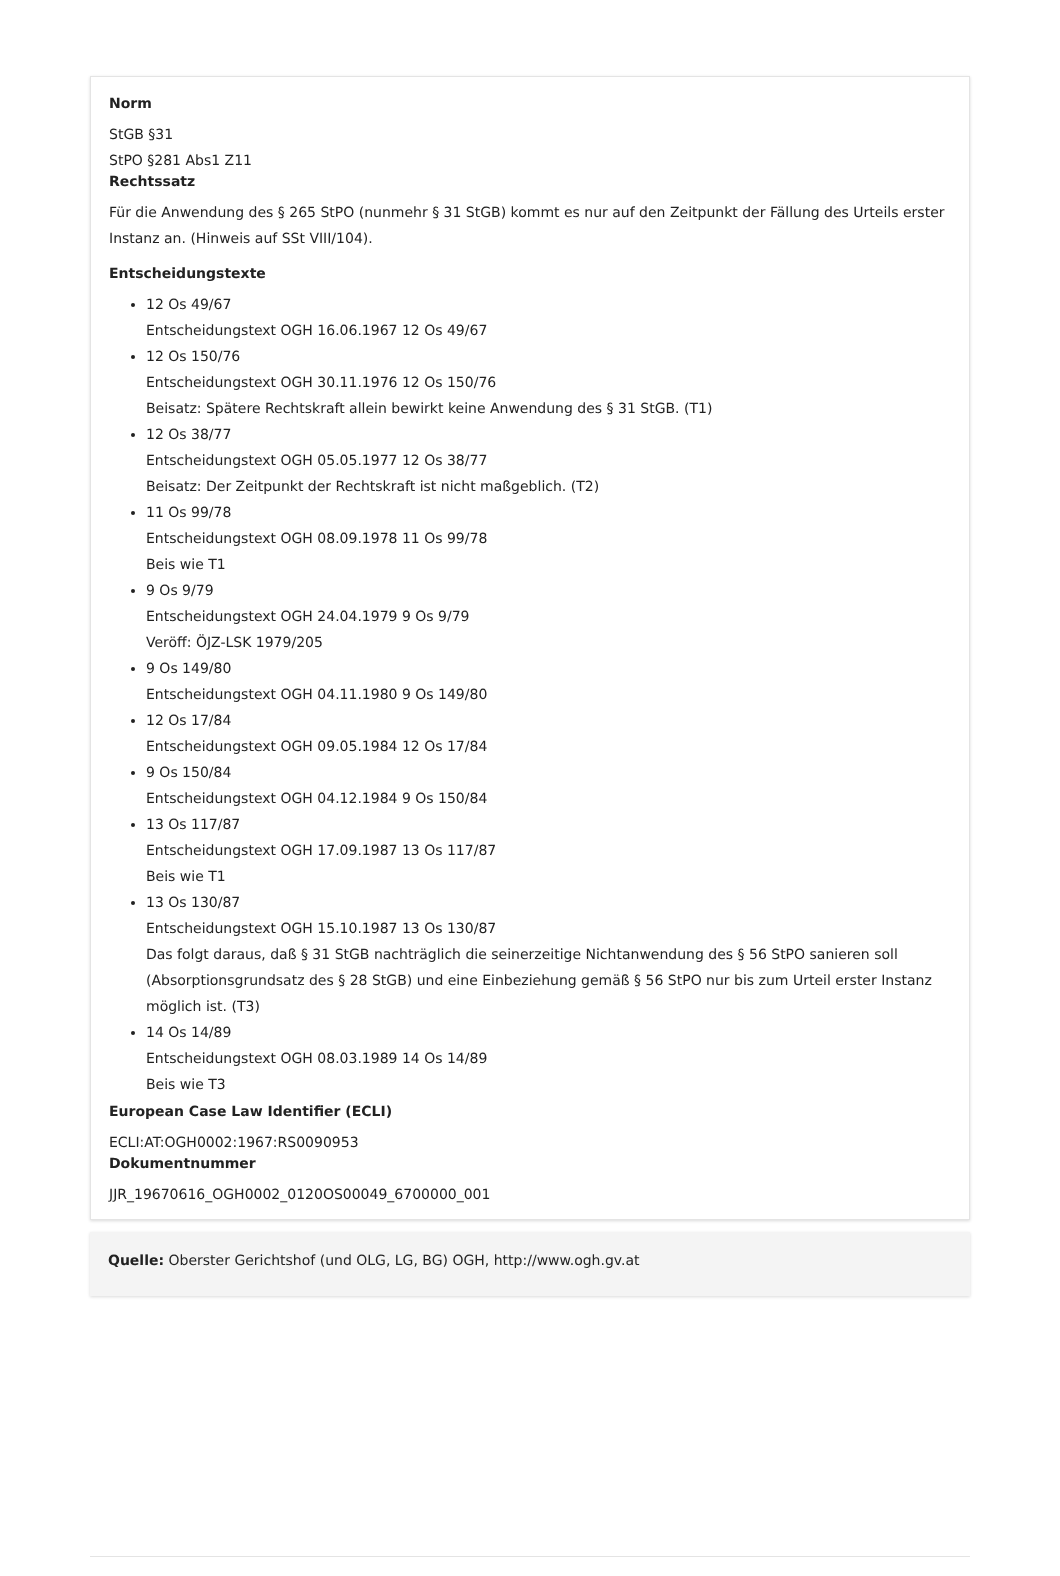Norm
StGB §31
StPO §281 Abs1 Z11
Rechtssatz
Für die Anwendung des § 265 StPO (nunmehr § 31 StGB) kommt es nur auf den Zeitpunkt der Fällung des Urteils erster Instanz an. (Hinweis auf SSt VIII/104).
Entscheidungstexte
12 Os 49/67
Entscheidungstext OGH 16.06.1967 12 Os 49/67
12 Os 150/76
Entscheidungstext OGH 30.11.1976 12 Os 150/76
Beisatz: Spätere Rechtskraft allein bewirkt keine Anwendung des § 31 StGB. (T1)
12 Os 38/77
Entscheidungstext OGH 05.05.1977 12 Os 38/77
Beisatz: Der Zeitpunkt der Rechtskraft ist nicht maßgeblich. (T2)
11 Os 99/78
Entscheidungstext OGH 08.09.1978 11 Os 99/78
Beis wie T1
9 Os 9/79
Entscheidungstext OGH 24.04.1979 9 Os 9/79
Veröff: ÖJZ-LSK 1979/205
9 Os 149/80
Entscheidungstext OGH 04.11.1980 9 Os 149/80
12 Os 17/84
Entscheidungstext OGH 09.05.1984 12 Os 17/84
9 Os 150/84
Entscheidungstext OGH 04.12.1984 9 Os 150/84
13 Os 117/87
Entscheidungstext OGH 17.09.1987 13 Os 117/87
Beis wie T1
13 Os 130/87
Entscheidungstext OGH 15.10.1987 13 Os 130/87
Das folgt daraus, daß § 31 StGB nachträglich die seinerzeitige Nichtanwendung des § 56 StPO sanieren soll (Absorptionsgrundsatz des § 28 StGB) und eine Einbeziehung gemäß § 56 StPO nur bis zum Urteil erster Instanz möglich ist. (T3)
14 Os 14/89
Entscheidungstext OGH 08.03.1989 14 Os 14/89
Beis wie T3
European Case Law Identifier (ECLI)
ECLI:AT:OGH0002:1967:RS0090953
Dokumentnummer
JJR_19670616_OGH0002_0120OS00049_6700000_001
Quelle: Oberster Gerichtshof (und OLG, LG, BG) OGH, http://www.ogh.gv.at